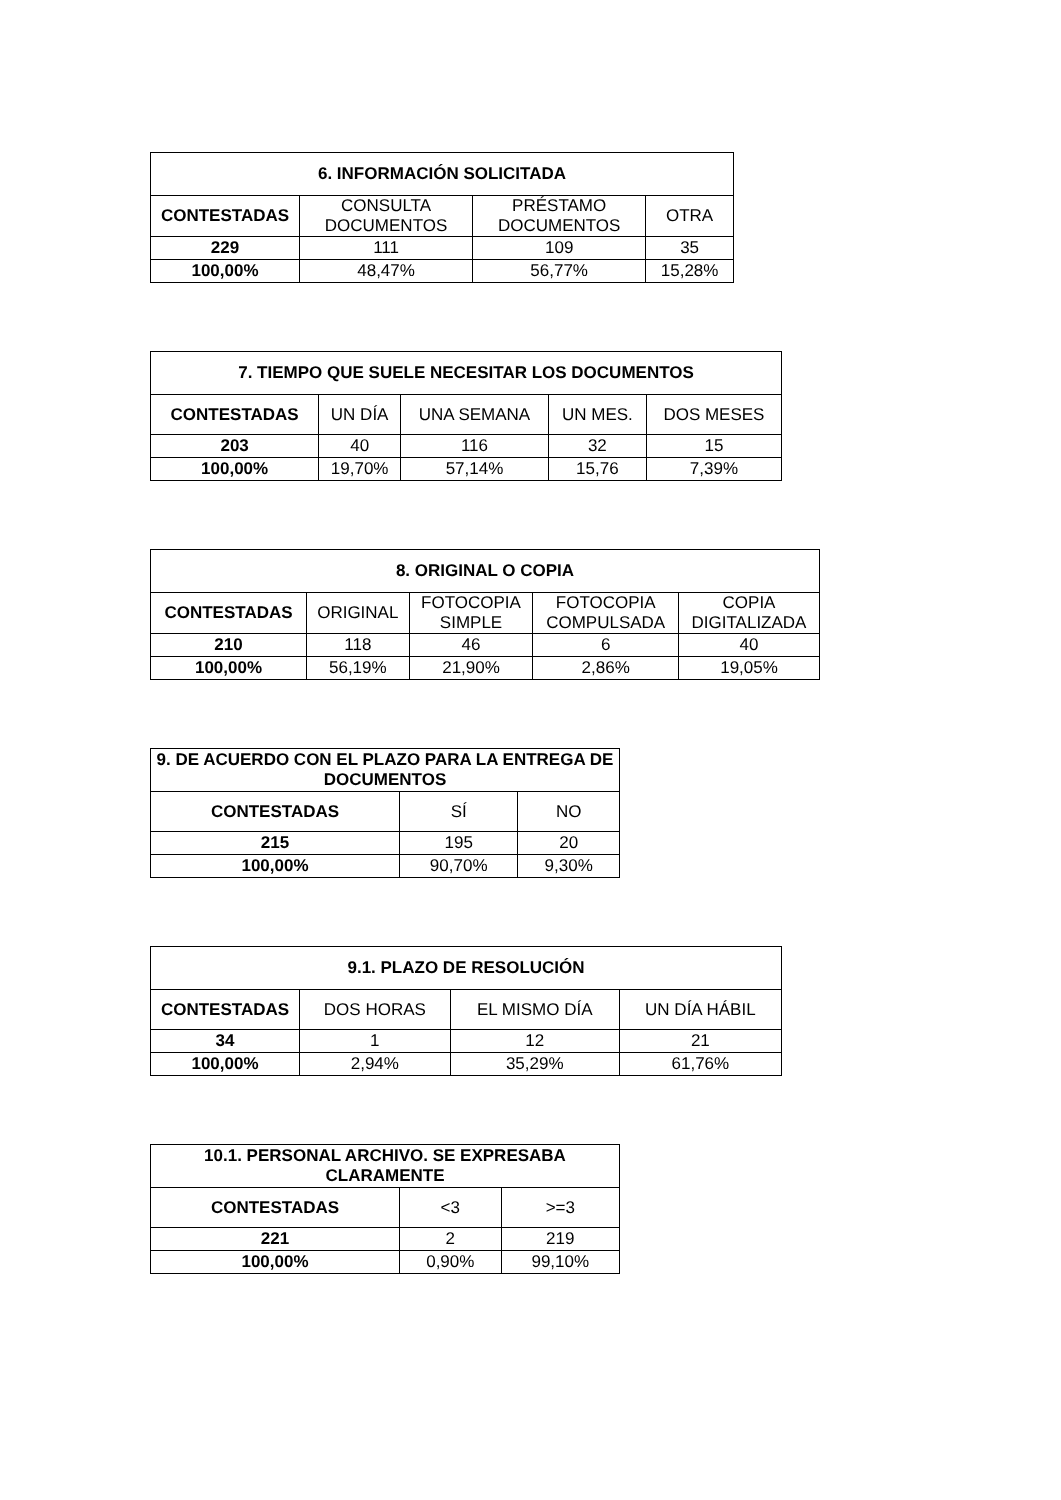| 6. INFORMACIÓN SOLICITADA | | | |
| --- | --- | --- | --- |
| CONTESTADAS | CONSULTA DOCUMENTOS | PRÉSTAMO DOCUMENTOS | OTRA |
| 229 | 111 | 109 | 35 |
| 100,00% | 48,47% | 56,77% | 15,28% |
| 7. TIEMPO QUE SUELE NECESITAR LOS DOCUMENTOS | | | | |
| --- | --- | --- | --- | --- |
| CONTESTADAS | UN DÍA | UNA SEMANA | UN MES. | DOS MESES |
| 203 | 40 | 116 | 32 | 15 |
| 100,00% | 19,70% | 57,14% | 15,76 | 7,39% |
| 8. ORIGINAL O COPIA | | | | |
| --- | --- | --- | --- | --- |
| CONTESTADAS | ORIGINAL | FOTOCOPIA SIMPLE | FOTOCOPIA COMPULSADA | COPIA DIGITALIZADA |
| 210 | 118 | 46 | 6 | 40 |
| 100,00% | 56,19% | 21,90% | 2,86% | 19,05% |
| 9. DE ACUERDO CON EL PLAZO PARA LA ENTREGA DE DOCUMENTOS | | |
| --- | --- | --- |
| CONTESTADAS | SÍ | NO |
| 215 | 195 | 20 |
| 100,00% | 90,70% | 9,30% |
| 9.1. PLAZO DE RESOLUCIÓN | | | |
| --- | --- | --- | --- |
| CONTESTADAS | DOS HORAS | EL MISMO DÍA | UN DÍA HÁBIL |
| 34 | 1 | 12 | 21 |
| 100,00% | 2,94% | 35,29% | 61,76% |
| 10.1. PERSONAL ARCHIVO. SE EXPRESABA CLARAMENTE | | |
| --- | --- | --- |
| CONTESTADAS | <3 | >=3 |
| 221 | 2 | 219 |
| 100,00% | 0,90% | 99,10% |